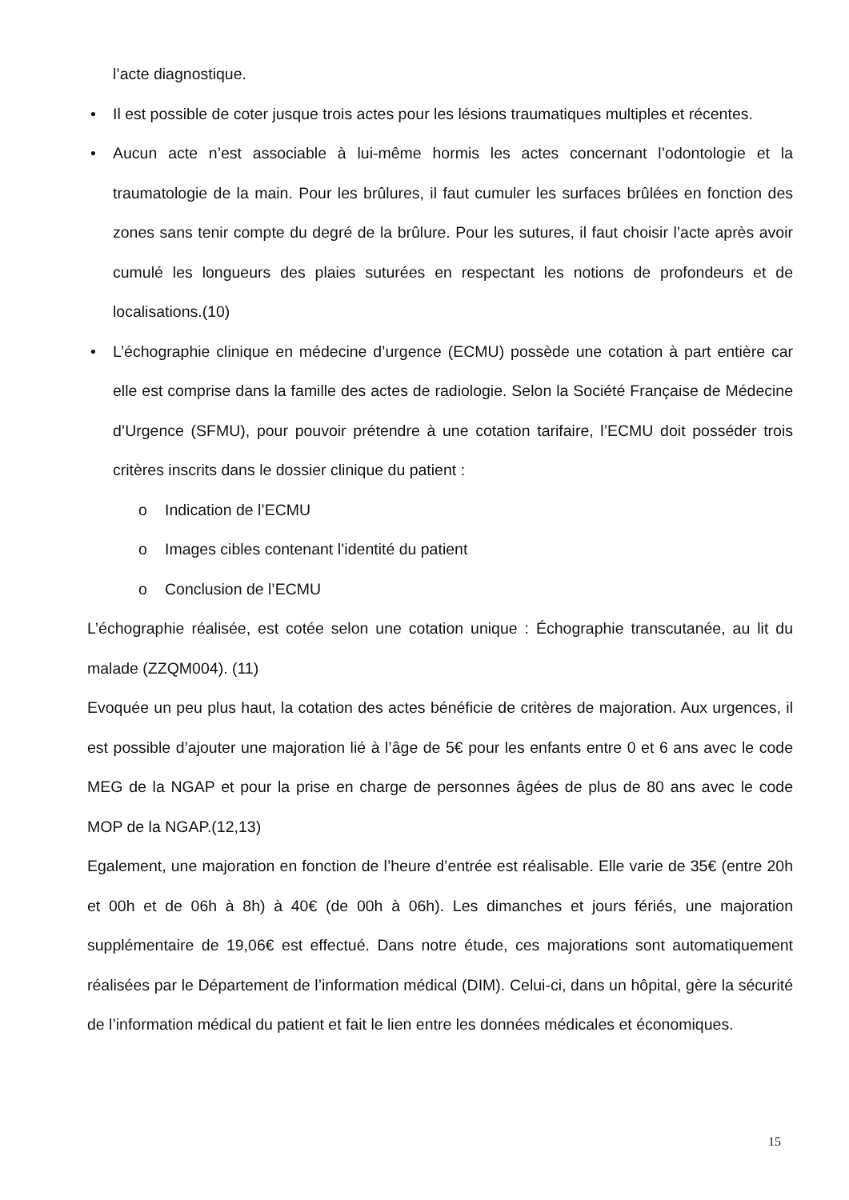l’acte diagnostique.
• Il est possible de coter jusque trois actes pour les lésions traumatiques multiples et récentes.
• Aucun acte n’est associable à lui-même hormis les actes concernant l’odontologie et la traumatologie de la main. Pour les brûlures, il faut cumuler les surfaces brûlées en fonction des zones sans tenir compte du degré de la brûlure. Pour les sutures, il faut choisir l’acte après avoir cumulé les longueurs des plaies suturées en respectant les notions de profondeurs et de localisations.(10)
• L’échographie clinique en médecine d’urgence (ECMU) possède une cotation à part entière car elle est comprise dans la famille des actes de radiologie. Selon la Société Française de Médecine d’Urgence (SFMU), pour pouvoir prétendre à une cotation tarifaire, l’ECMU doit posséder trois critères inscrits dans le dossier clinique du patient :
o Indication de l’ECMU
o Images cibles contenant l’identité du patient
o Conclusion de l’ECMU
L’échographie réalisée, est cotée selon une cotation unique : Échographie transcutanée, au lit du malade (ZZQM004). (11)
Evoquée un peu plus haut, la cotation des actes bénéficie de critères de majoration. Aux urgences, il est possible d’ajouter une majoration lié à l’âge de 5€ pour les enfants entre 0 et 6 ans avec le code MEG de la NGAP et pour la prise en charge de personnes âgées de plus de 80 ans avec le code MOP de la NGAP.(12,13)
Egalement, une majoration en fonction de l’heure d’entrée est réalisable. Elle varie de 35€ (entre 20h et 00h et de 06h à 8h) à 40€ (de 00h à 06h). Les dimanches et jours fériés, une majoration supplémentaire de 19,06€ est effectué. Dans notre étude, ces majorations sont automatiquement réalisées par le Département de l’information médical (DIM). Celui-ci, dans un hôpital, gère la sécurité de l’information médical du patient et fait le lien entre les données médicales et économiques.
15